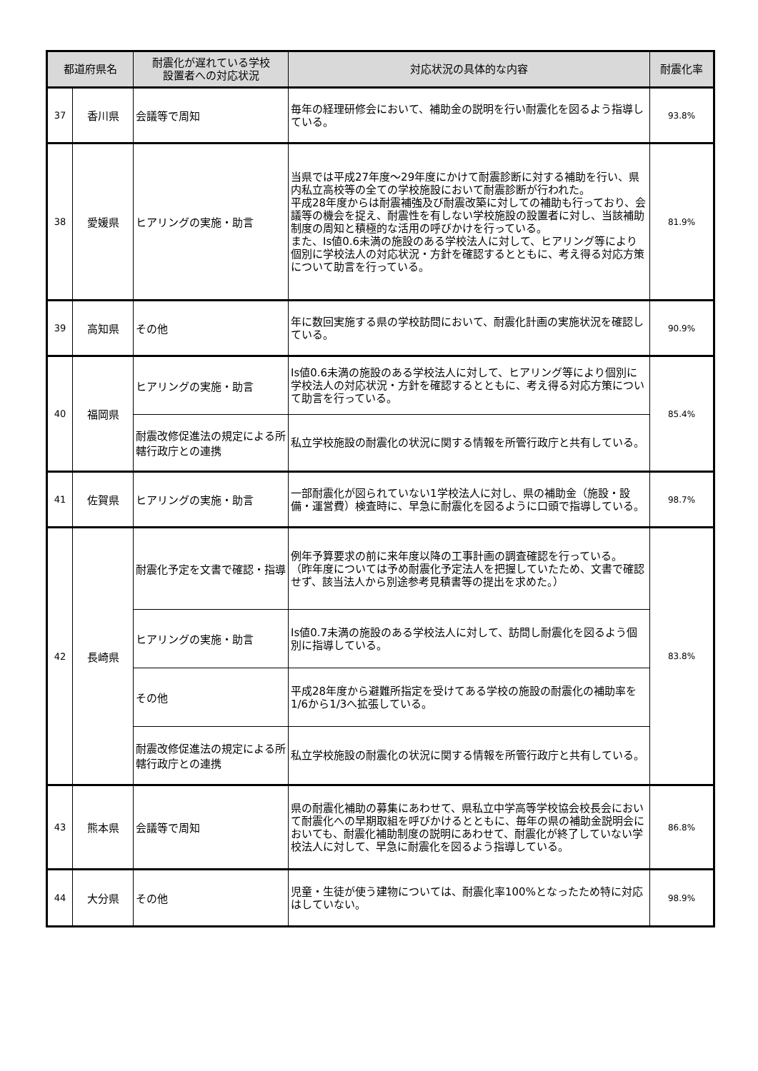| 都道府県名 | | 耐震化が遅れている学校 設置者への対応状況 | 対応状況の具体的な内容 | 耐震化率 |
| --- | --- | --- | --- | --- |
| 37 | 香川県 | 会議等で周知 | 毎年の経理研修会において、補助金の説明を行い耐震化を図るよう指導している。 | 93.8% |
| 38 | 愛媛県 | ヒアリングの実施・助言 | 当県では平成27年度～29年度にかけて耐震診断に対する補助を行い、県内私立高校等の全ての学校施設において耐震診断が行われた。 平成28年度からは耐震補強及び耐震改築に対しての補助も行っており、会議等の機会を捉え、耐震性を有しない学校施設の設置者に対し、当該補助制度の周知と積極的な活用の呼びかけを行っている。 また、Is値0.6未満の施設のある学校法人に対して、ヒアリング等により個別に学校法人の対応状況・方針を確認するとともに、考え得る対応方策について助言を行っている。 | 81.9% |
| 39 | 高知県 | その他 | 年に数回実施する県の学校訪問において、耐震化計画の実施状況を確認している。 | 90.9% |
| 40 | 福岡県 | ヒアリングの実施・助言 | Is値0.6未満の施設のある学校法人に対して、ヒアリング等により個別に学校法人の対応状況・方針を確認するとともに、考え得る対応方策について助言を行っている。 | 85.4% |
| | | 耐震改修促進法の規定による所轄行政庁との連携 | 私立学校施設の耐震化の状況に関する情報を所管行政庁と共有している。 | |
| 41 | 佐賀県 | ヒアリングの実施・助言 | 一部耐震化が図られていない1学校法人に対し、県の補助金（施設・設備・運営費）検査時に、早急に耐震化を図るように口頭で指導している。 | 98.7% |
| 42 | 長崎県 | 耐震化予定を文書で確認・指導 | 例年予算要求の前に来年度以降の工事計画の調査確認を行っている。 （昨年度については予め耐震化予定法人を把握していたため、文書で確認せず、該当法人から別途参考見積書等の提出を求めた。） | 83.8% |
| | | ヒアリングの実施・助言 | Is値0.7未満の施設のある学校法人に対して、訪問し耐震化を図るよう個別に指導している。 | |
| | | その他 | 平成28年度から避難所指定を受けてある学校の施設の耐震化の補助率を1/6から1/3へ拡張している。 | |
| | | 耐震改修促進法の規定による所轄行政庁との連携 | 私立学校施設の耐震化の状況に関する情報を所管行政庁と共有している。 | |
| 43 | 熊本県 | 会議等で周知 | 県の耐震化補助の募集にあわせて、県私立中学高等学校協会校長会において耐震化への早期取組を呼びかけるとともに、毎年の県の補助金説明会においても、耐震化補助制度の説明にあわせて、耐震化が終了していない学校法人に対して、早急に耐震化を図るよう指導している。 | 86.8% |
| 44 | 大分県 | その他 | 児童・生徒が使う建物については、耐震化率100%となったため特に対応はしていない。 | 98.9% |